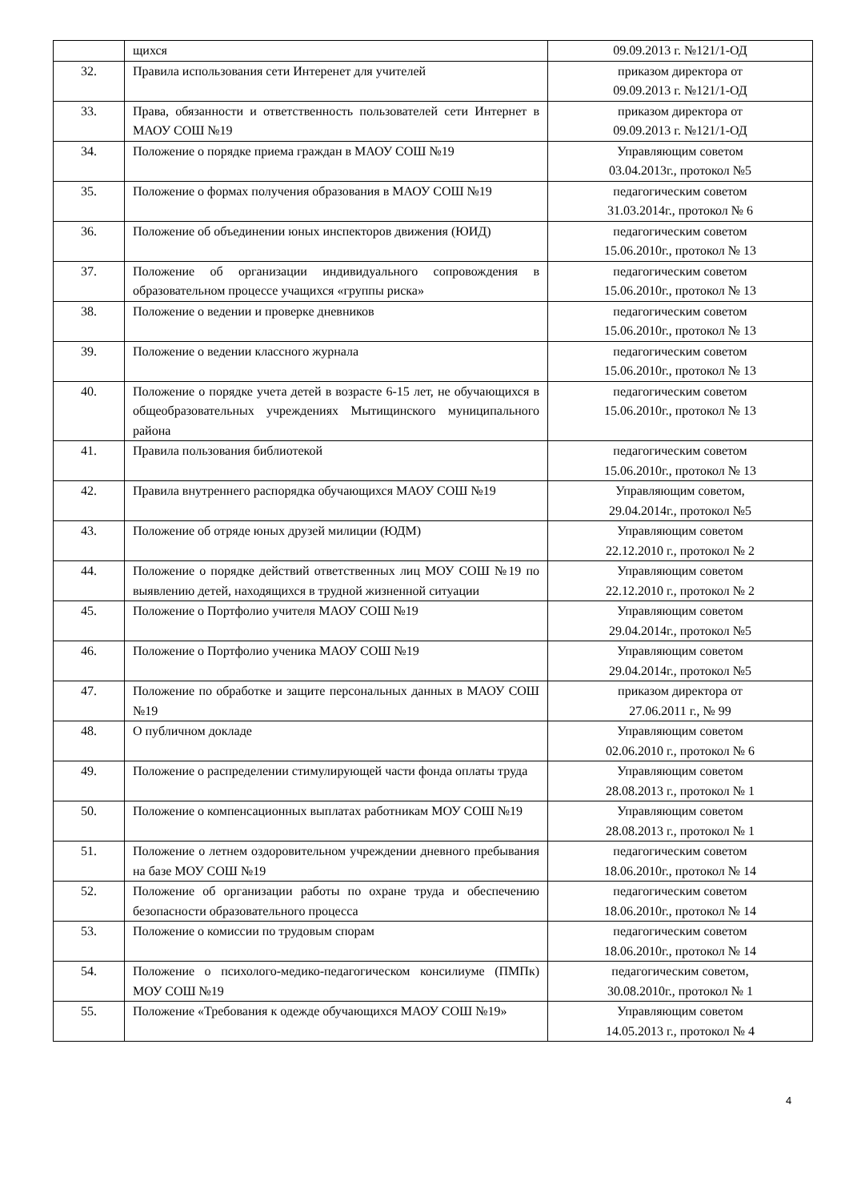| | щихся | 09.09.2013 г. №121/1-ОД |
| 32. | Правила использования сети Интеренет для учителей | приказом директора от 09.09.2013 г. №121/1-ОД |
| 33. | Права, обязанности и ответственность пользователей сети Интернет в МАОУ СОШ №19 | приказом директора от 09.09.2013 г. №121/1-ОД |
| 34. | Положение о порядке приема граждан в МАОУ СОШ №19 | Управляющим советом 03.04.2013г., протокол №5 |
| 35. | Положение о формах получения образования в МАОУ СОШ №19 | педагогическим советом 31.03.2014г., протокол № 6 |
| 36. | Положение об объединении юных инспекторов движения (ЮИД) | педагогическим советом 15.06.2010г., протокол № 13 |
| 37. | Положение об организации индивидуального сопровождения в образовательном процессе учащихся «группы риска» | педагогическим советом 15.06.2010г., протокол № 13 |
| 38. | Положение о ведении и проверке дневников | педагогическим советом 15.06.2010г., протокол № 13 |
| 39. | Положение о ведении классного журнала | педагогическим советом 15.06.2010г., протокол № 13 |
| 40. | Положение о порядке учета детей в возрасте 6-15 лет, не обучающихся в общеобразовательных учреждениях Мытищинского муниципального района | педагогическим советом 15.06.2010г., протокол № 13 |
| 41. | Правила пользования библиотекой | педагогическим советом 15.06.2010г., протокол № 13 |
| 42. | Правила внутреннего распорядка обучающихся МАОУ СОШ №19 | Управляющим советом, 29.04.2014г., протокол №5 |
| 43. | Положение об отряде юных друзей милиции (ЮДМ) | Управляющим советом 22.12.2010 г., протокол № 2 |
| 44. | Положение о порядке действий ответственных лиц МОУ СОШ №19 по выявлению детей, находящихся в трудной жизненной ситуации | Управляющим советом 22.12.2010 г., протокол № 2 |
| 45. | Положение о Портфолио учителя МАОУ СОШ №19 | Управляющим советом 29.04.2014г., протокол №5 |
| 46. | Положение о Портфолио ученика МАОУ СОШ №19 | Управляющим советом 29.04.2014г., протокол №5 |
| 47. | Положение по обработке и защите персональных данных в МАОУ СОШ №19 | приказом директора от 27.06.2011 г., № 99 |
| 48. | О публичном докладе | Управляющим советом 02.06.2010 г., протокол № 6 |
| 49. | Положение о распределении стимулирующей части фонда оплаты труда | Управляющим советом 28.08.2013 г., протокол № 1 |
| 50. | Положение о компенсационных выплатах работникам МОУ СОШ №19 | Управляющим советом 28.08.2013 г., протокол № 1 |
| 51. | Положение о летнем оздоровительном учреждении дневного пребывания на базе МОУ СОШ №19 | педагогическим советом 18.06.2010г., протокол № 14 |
| 52. | Положение об организации работы по охране труда и обеспечению безопасности образовательного процесса | педагогическим советом 18.06.2010г., протокол № 14 |
| 53. | Положение о комиссии по трудовым спорам | педагогическим советом 18.06.2010г., протокол № 14 |
| 54. | Положение о психолого-медико-педагогическом консилиуме (ПМПк) МОУ СОШ №19 | педагогическим советом, 30.08.2010г., протокол № 1 |
| 55. | Положение «Требования к одежде обучающихся МАОУ СОШ №19» | Управляющим советом 14.05.2013 г., протокол № 4 |
4